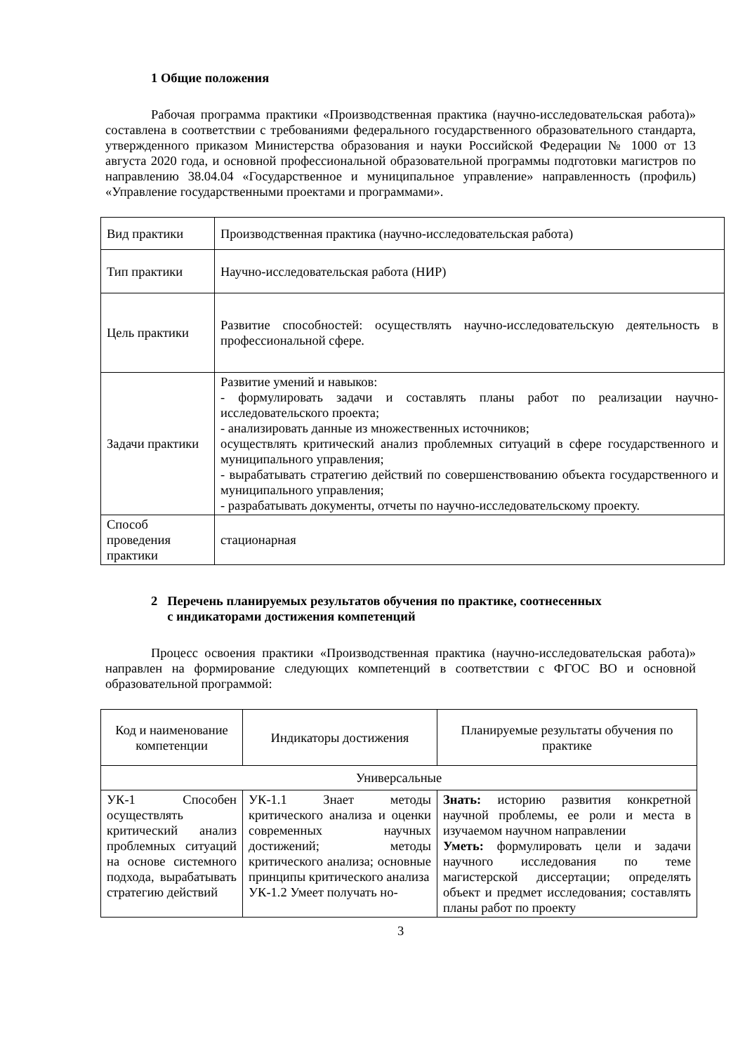1 Общие положения
Рабочая программа практики «Производственная практика (научно-исследовательская работа)» составлена в соответствии с требованиями федерального государственного образовательного стандарта, утвержденного приказом Министерства образования и науки Российской Федерации № 1000 от 13 августа 2020 года, и основной профессиональной образовательной программы подготовки магистров по направлению 38.04.04 «Государственное и муниципальное управление» направленность (профиль) «Управление государственными проектами и программами».
| Вид практики | Производственная практика (научно-исследовательская работа) |
| Тип практики | Научно-исследовательская работа (НИР) |
| Цель практики | Развитие способностей: осуществлять научно-исследовательскую деятельность в профессиональной сфере. |
| Задачи практики | Развитие умений и навыков: - формулировать задачи и составлять планы работ по реализации научно-исследовательского проекта; - анализировать данные из множественных источников; осуществлять критический анализ проблемных ситуаций в сфере государственного и муниципального управления; - вырабатывать стратегию действий по совершенствованию объекта государственного и муниципального управления; - разрабатывать документы, отчеты по научно-исследовательскому проекту. |
| Способ проведения практики | стационарная |
2 Перечень планируемых результатов обучения по практике, соотнесенных
с индикаторами достижения компетенций
Процесс освоения практики «Производственная практика (научно-исследовательская работа)» направлен на формирование следующих компетенций в соответствии с ФГОС ВО и основной образовательной программой:
| Код и наименование компетенции | Индикаторы достижения | Планируемые результаты обучения по практике |
| Универсальные | | |
| УК-1 Способен осуществлять критический анализ проблемных ситуаций на основе системного подхода, вырабатывать стратегию действий | УК-1.1 Знает методы критического анализа и оценки современных научных достижений; методы критического анализа; основные принципы критического анализа УК-1.2 Умеет получать но- | Знать: историю развития конкретной научной проблемы, ее роли и места в изучаемом научном направлении Уметь: формулировать цели и задачи научного исследования по теме магистерской диссертации; определять объект и предмет исследования; составлять планы работ по проекту |
3